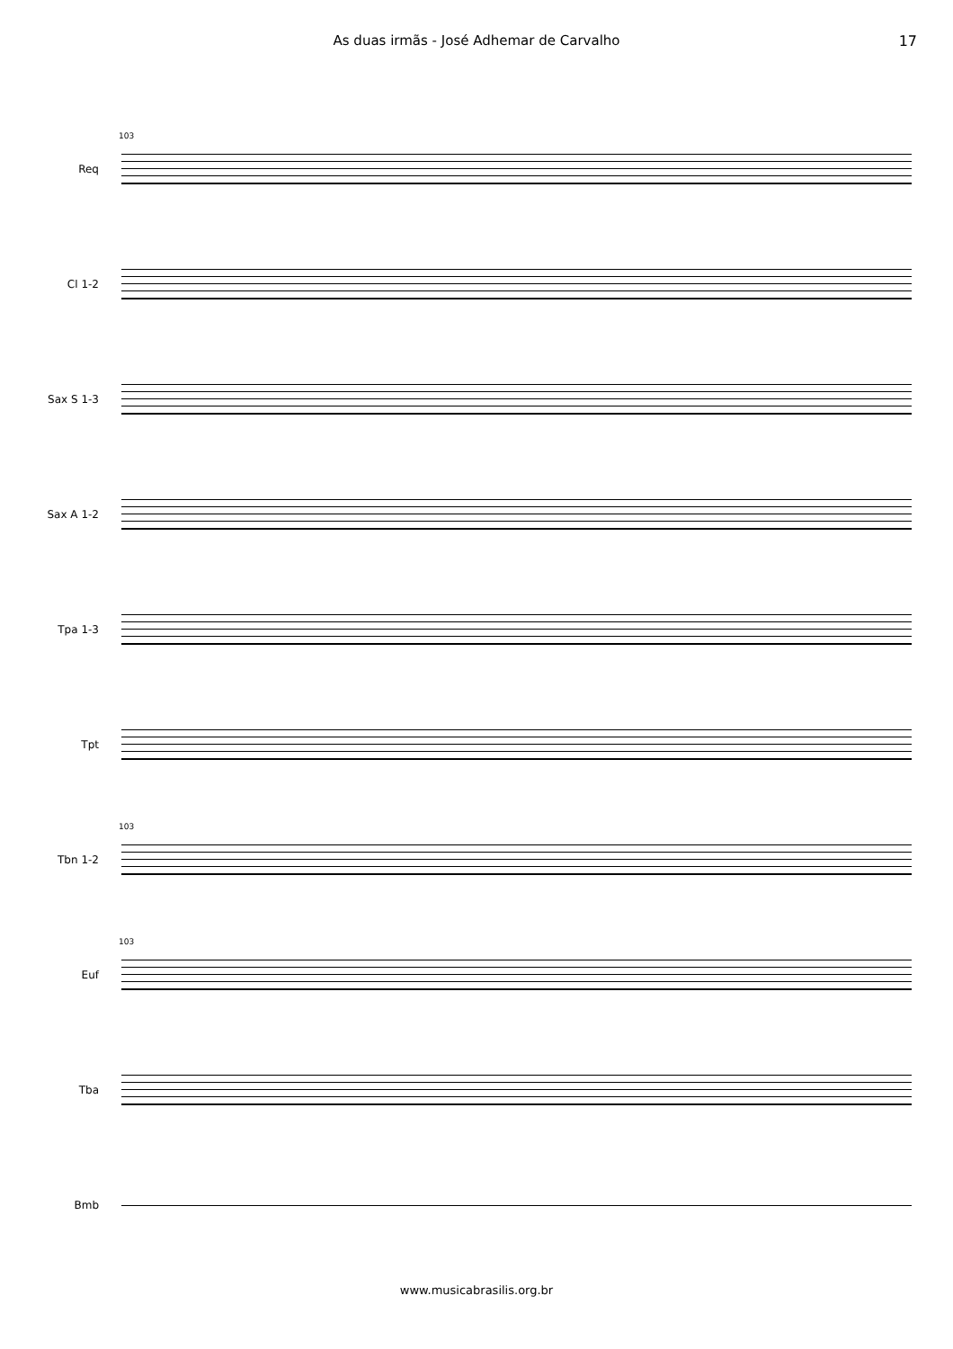As duas irmãs - José Adhemar de Carvalho 17
103
Req
Cl 1-2
Sax S 1-3
Sax A 1-2
Tpa 1-3
Tpt
103
Tbn 1-2
103
Euf
Tba
Bmb
www.musicabrasilis.org.br